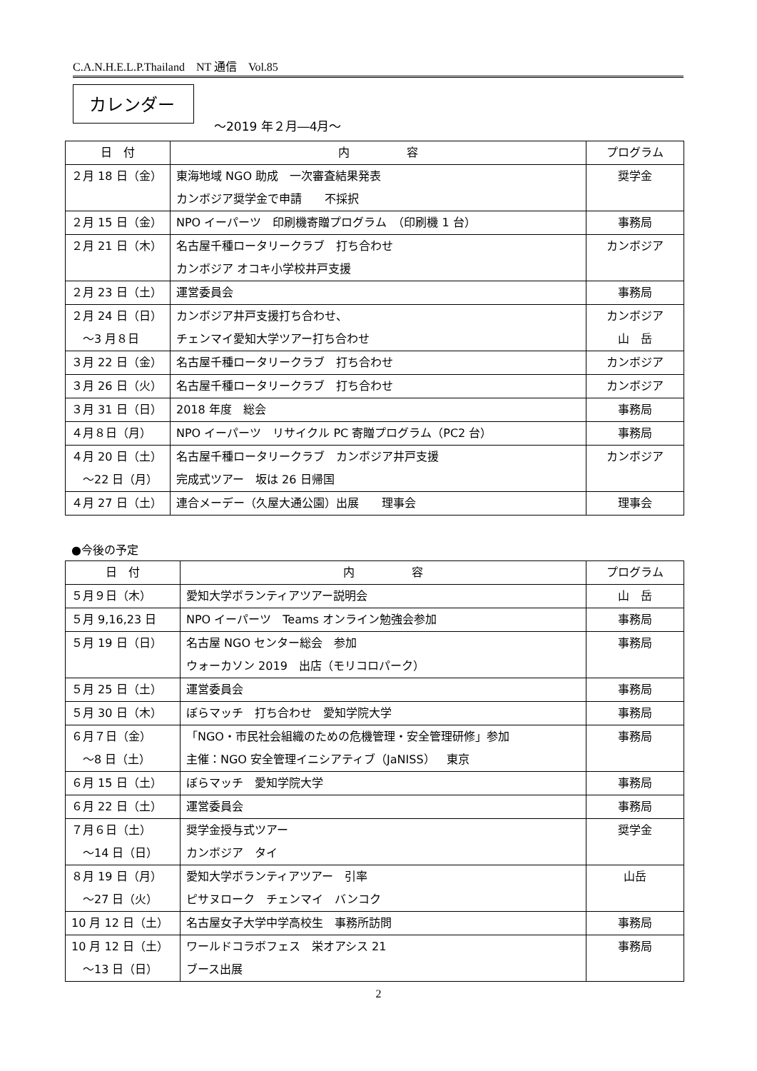C.A.N.H.E.L.P.Thailand　NT 通信　Vol.85
カレンダー
～2019 年２月―4月～
| 日 付 | 内 容 | プログラム |
| --- | --- | --- |
| ２月 18 日（金） | 東海地域 NGO 助成 一次審査結果発表 カンボジア奨学金で申請 不採択 | 奨学金 |
| ２月 15 日（金） | NPO イーパーツ 印刷機寄贈プログラム （印刷機 1 台） | 事務局 |
| ２月 21 日（木） | 名古屋千種ロータリークラブ 打ち合わせ カンボジア オコキ小学校井戸支援 | カンボジア |
| ２月 23 日（土） | 運営委員会 | 事務局 |
| ２月 24 日（日） ～3 月８日 | カンボジア井戸支援打ち合わせ、 チェンマイ愛知大学ツアー打ち合わせ | カンボジア 山 岳 |
| ３月 22 日（金） | 名古屋千種ロータリークラブ 打ち合わせ | カンボジア |
| ３月 26 日（火） | 名古屋千種ロータリークラブ 打ち合わせ | カンボジア |
| ３月 31 日（日） | 2018 年度 総会 | 事務局 |
| ４月８日（月） | NPO イーパーツ リサイクル PC 寄贈プログラム（PC2 台） | 事務局 |
| ４月 20 日（土） ～22 日（月） | 名古屋千種ロータリークラブ カンボジア井戸支援 完成式ツアー 坂は 26 日帰国 | カンボジア |
| ４月 27 日（土） | 連合メーデー（久屋大通公園）出展 理事会 | 理事会 |
●今後の予定
| 日 付 | 内 容 | プログラム |
| --- | --- | --- |
| ５月９日（木） | 愛知大学ボランティアツアー説明会 | 山 岳 |
| ５月 9,16,23 日 | NPO イーパーツ Teams オンライン勉強会参加 | 事務局 |
| ５月 19 日（日） | 名古屋 NGO センター総会 参加 ウォーカソン 2019 出店（モリコロパーク） | 事務局 |
| ５月 25 日（土） | 運営委員会 | 事務局 |
| ５月 30 日（木） | ぼらマッチ 打ち合わせ 愛知学院大学 | 事務局 |
| ６月７日（金） ～8 日（土） | 「NGO・市民社会組織のための危機管理・安全管理研修」参加 主催：NGO 安全管理イニシアティブ（JaNISS） 東京 | 事務局 |
| ６月 15 日（土） | ぼらマッチ 愛知学院大学 | 事務局 |
| ６月 22 日（土） | 運営委員会 | 事務局 |
| ７月６日（土） ～14 日（日） | 奨学金授与式ツアー カンボジア タイ | 奨学金 |
| ８月 19 日（月） ～27 日（火） | 愛知大学ボランティアツアー 引率 ピサヌローク チェンマイ バンコク | 山岳 |
| 10 月 12 日（土） | 名古屋女子大学中学高校生 事務所訪問 | 事務局 |
| 10 月 12 日（土） ～13 日（日） | ワールドコラボフェス 栄オアシス 21 ブース出展 | 事務局 |
2